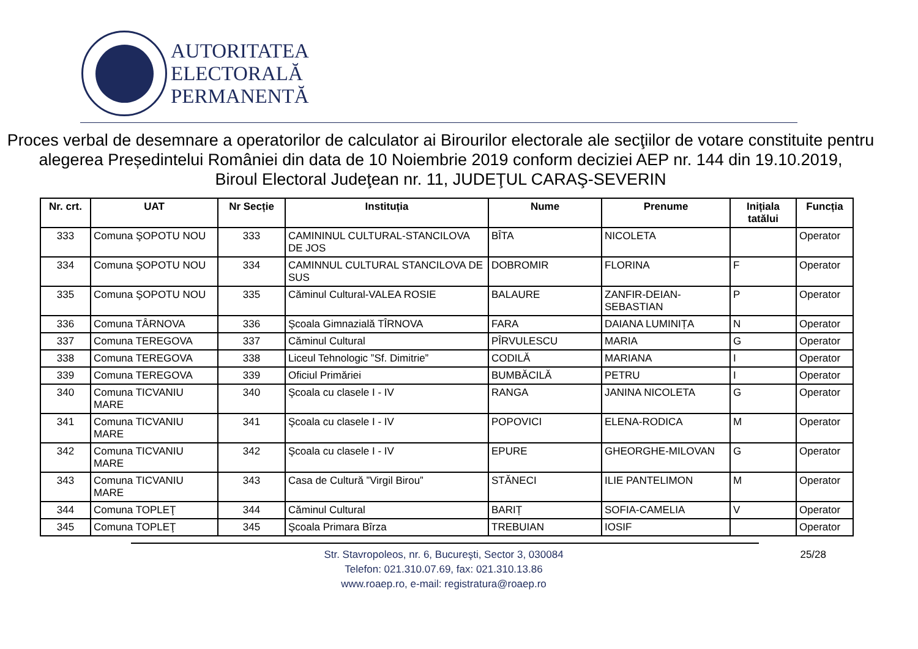AUTORITATEA
ELECTORALĂ
PERMANENTĂ
Proces verbal de desemnare a operatorilor de calculator ai Birourilor electorale ale secţiilor de votare constituite pentru alegerea Președintelui României din data de 10 Noiembrie 2019 conform deciziei AEP nr. 144 din 19.10.2019,
Biroul Electoral Judeţean nr. 11, JUDEŢUL CARAŞ-SEVERIN
| Nr. crt. | UAT | Nr Secție | Instituția | Nume | Prenume | Inițiala tatălui | Funcția |
| --- | --- | --- | --- | --- | --- | --- | --- |
| 333 | Comuna ŞOPOTU NOU | 333 | CAMININUL CULTURAL-STANCILOVA DE JOS | BÎTA | NICOLETA | | Operator |
| 334 | Comuna ŞOPOTU NOU | 334 | CAMINNUL CULTURAL STANCILOVA DE SUS | DOBROMIR | FLORINA | F | Operator |
| 335 | Comuna ŞOPOTU NOU | 335 | Căminul Cultural-VALEA ROSIE | BALAURE | ZANFIR-DEIAN-SEBASTIAN | P | Operator |
| 336 | Comuna TÂRNOVA | 336 | Şcoala Gimnazială TÎRNOVA | FARA | DAIANA LUMINIȚA | N | Operator |
| 337 | Comuna TEREGOVA | 337 | Căminul Cultural | PÎRVULESCU | MARIA | G | Operator |
| 338 | Comuna TEREGOVA | 338 | Liceul Tehnologic ”Sf. Dimitrie” | CODILĂ | MARIANA | I | Operator |
| 339 | Comuna TEREGOVA | 339 | Oficiul Primăriei | BUMBĂCILĂ | PETRU | I | Operator |
| 340 | Comuna TICVANIU MARE | 340 | Şcoala cu clasele I - IV | RANGA | JANINA NICOLETA | G | Operator |
| 341 | Comuna TICVANIU MARE | 341 | Şcoala cu clasele I - IV | POPOVICI | ELENA-RODICA | M | Operator |
| 342 | Comuna TICVANIU MARE | 342 | Şcoala cu clasele I - IV | EPURE | GHEORGHE-MILOVAN | G | Operator |
| 343 | Comuna TICVANIU MARE | 343 | Casa de Cultură ”Virgil Birou” | STĂNECI | ILIE PANTELIMON | M | Operator |
| 344 | Comuna TOPLEŢ | 344 | Căminul Cultural | BARIȚ | SOFIA-CAMELIA | V | Operator |
| 345 | Comuna TOPLEŢ | 345 | Şcoala Primara Bîrza | TREBUIAN | IOSIF | | Operator |
25/28 Str. Stavropoleos, nr. 6, Bucureşti, Sector 3, 030084
Telefon: 021.310.07.69, fax: 021.310.13.86
www.roaep.ro, e-mail: registratura@roaep.ro